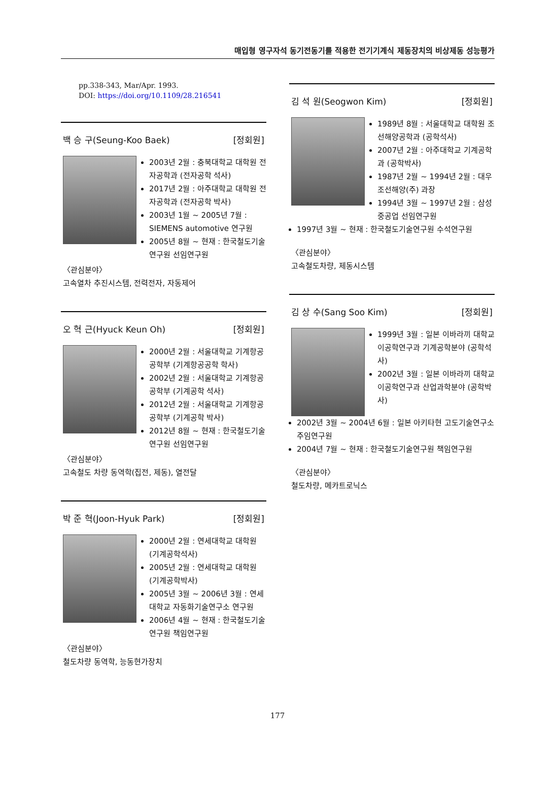매입형 영구자석 동기전동기를 적용한 전기기계식 제동장치의 비상제동 성능평가
pp.338-343, Mar/Apr. 1993.
DOI: https://doi.org/10.1109/28.216541
백 승 구(Seung-Koo Baek) [정회원]
2003년 2월 : 충북대학교 대학원 전자공학과 (전자공학 석사)
2017년 2월 : 아주대학교 대학원 전자공학과 (전자공학 박사)
2003년 1월 ~ 2005년 7월 : SIEMENS automotive 연구원
2005년 8월 ~ 현재 : 한국철도기술연구원 선임연구원
〈관심분야〉
고속열차 추진시스템, 전력전자, 자동제어
오 혁 근(Hyuck Keun Oh) [정회원]
2000년 2월 : 서울대학교 기계항공공학부 (기계항공공학 학사)
2002년 2월 : 서울대학교 기계항공공학부 (기계공학 석사)
2012년 2월 : 서울대학교 기계항공공학부 (기계공학 박사)
2012년 8월 ~ 현재 : 한국철도기술연구원 선임연구원
〈관심분야〉
고속철도 차량 동역학(집전, 제동), 열전달
박 준 혁(Joon-Hyuk Park) [정회원]
2000년 2월 : 연세대학교 대학원 (기계공학석사)
2005년 2월 : 연세대학교 대학원 (기계공학박사)
2005년 3월 ~ 2006년 3월 : 연세대학교 자동화기술연구소 연구원
2006년 4월 ~ 현재 : 한국철도기술연구원 책임연구원
〈관심분야〉
철도차량 동역학, 능동현가장치
김 석 원(Seogwon Kim) [정회원]
1989년 8월 : 서울대학교 대학원 조선해양공학과 (공학석사)
2007년 2월 : 아주대학교 기계공학과 (공학박사)
1987년 2월 ~ 1994년 2월 : 대우조선해양(주) 과장
1994년 3월 ~ 1997년 2월 : 삼성중공업 선임연구원
1997년 3월 ~ 현재 : 한국철도기술연구원 수석연구원
〈관심분야〉
고속철도차량, 제동시스템
김 상 수(Sang Soo Kim) [정회원]
1999년 3월 : 일본 이바라끼 대학교 이공학연구과 기계공학분야 (공학석사)
2002년 3월 : 일본 이바라끼 대학교 이공학연구과 산업과학분야 (공학박사)
2002년 3월 ~ 2004년 6월 : 일본 아키타현 고도기술연구소 주임연구원
2004년 7월 ~ 현재 : 한국철도기술연구원 책임연구원
〈관심분야〉
철도차량, 메카트로닉스
177